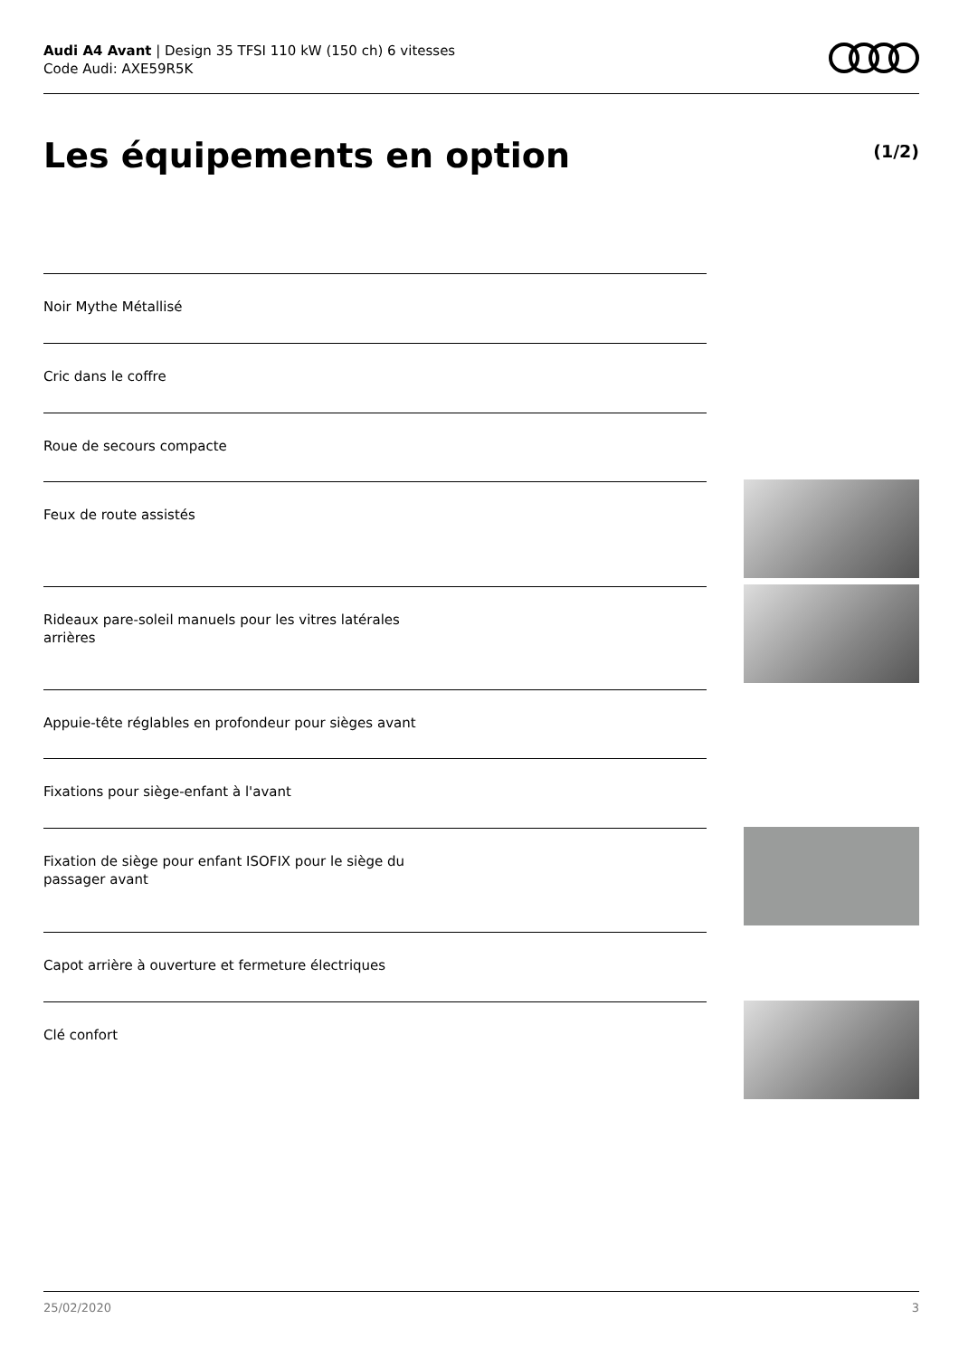Audi A4 Avant | Design 35 TFSI 110 kW (150 ch) 6 vitesses
Code Audi: AXE59R5K
Les équipements en option (1/2)
Noir Mythe Métallisé
Cric dans le coffre
Roue de secours compacte
Feux de route assistés
Rideaux pare-soleil manuels pour les vitres latérales arrières
Appuie-tête réglables en profondeur pour sièges avant
Fixations pour siège-enfant à l'avant
Fixation de siège pour enfant ISOFIX pour le siège du passager avant
Capot arrière à ouverture et fermeture électriques
Clé confort
25/02/2020 3